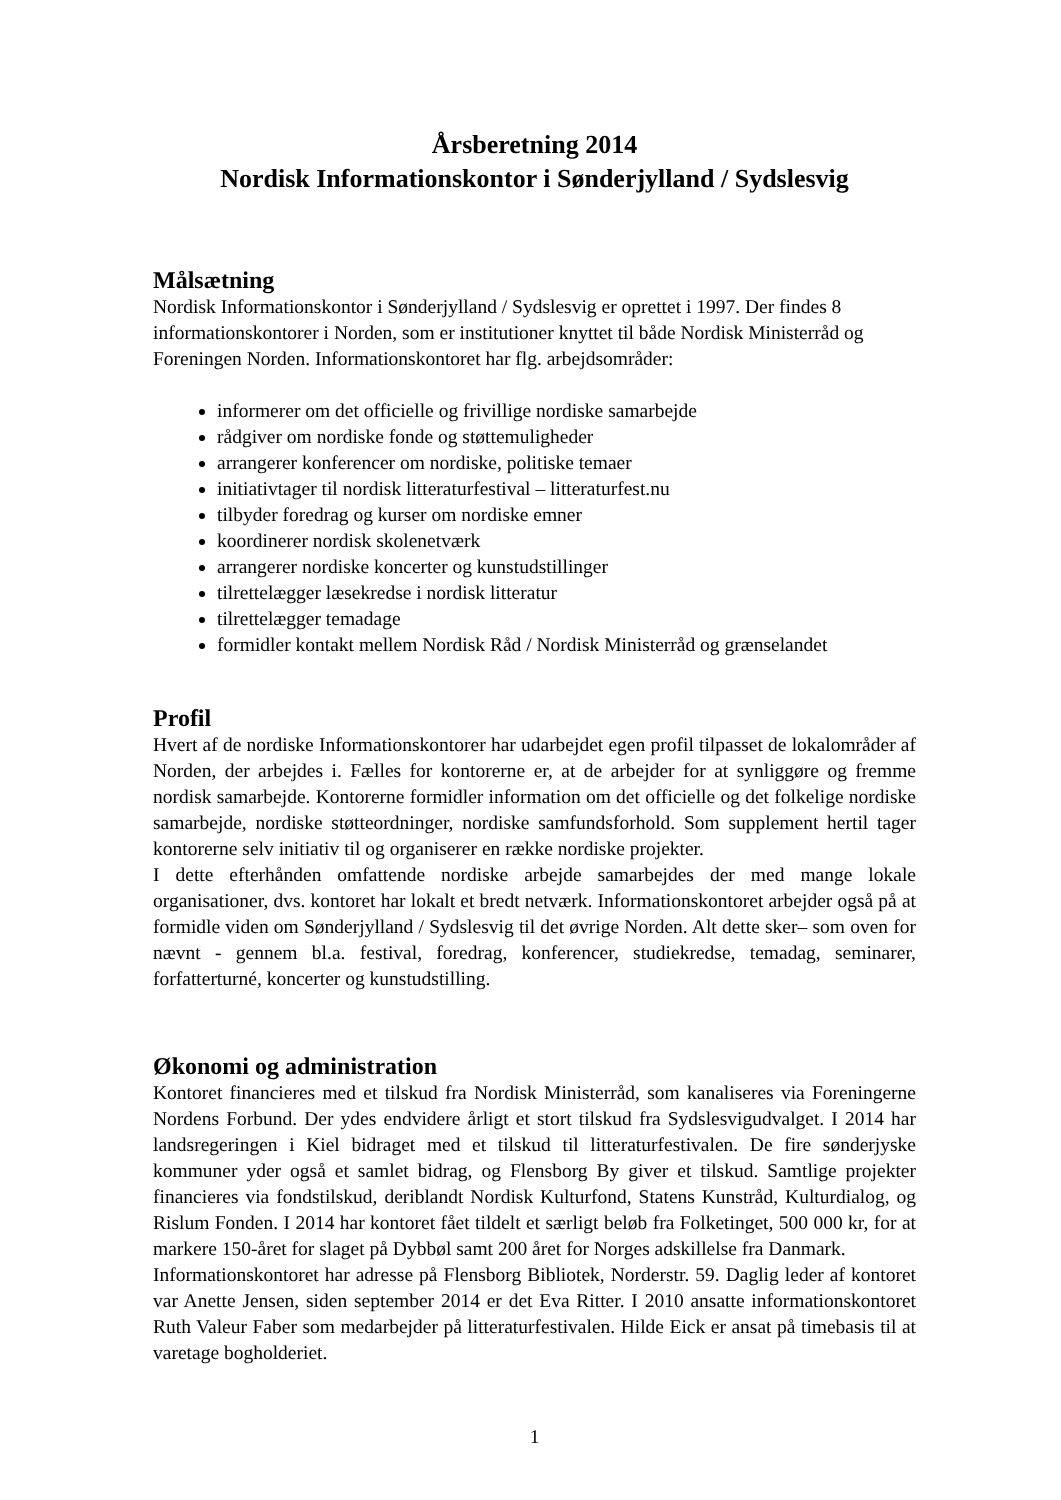Årsberetning 2014
Nordisk Informationskontor i Sønderjylland / Sydslesvig
Målsætning
Nordisk Informationskontor i Sønderjylland / Sydslesvig er oprettet i 1997. Der findes 8 informationskontorer i Norden, som er institutioner knyttet til både Nordisk Ministerråd og Foreningen Norden. Informationskontoret har flg. arbejdsområder:
informerer om det officielle og frivillige nordiske samarbejde
rådgiver om nordiske fonde og støttemuligheder
arrangerer konferencer om nordiske, politiske temaer
initiativtager til nordisk litteraturfestival – litteraturfest.nu
tilbyder foredrag og kurser om nordiske emner
koordinerer nordisk skolenetværk
arrangerer nordiske koncerter og kunstudstillinger
tilrettelægger læsekredse i nordisk litteratur
tilrettelægger temadage
formidler kontakt mellem Nordisk Råd / Nordisk Ministerråd og grænselandet
Profil
Hvert af de nordiske Informationskontorer har udarbejdet egen profil tilpasset de lokalområder af Norden, der arbejdes i. Fælles for kontorerne er, at de arbejder for at synliggøre og fremme nordisk samarbejde. Kontorerne formidler information om det officielle og det folkelige nordiske samarbejde, nordiske støtteordninger, nordiske samfundsforhold. Som supplement hertil tager kontorerne selv initiativ til og organiserer en række nordiske projekter.
I dette efterhånden omfattende nordiske arbejde samarbejdes der med mange lokale organisationer, dvs. kontoret har lokalt et bredt netværk. Informationskontoret arbejder også på at formidle viden om Sønderjylland / Sydslesvig til det øvrige Norden. Alt dette sker– som oven for nævnt - gennem bl.a. festival, foredrag, konferencer, studiekredse, temadag, seminarer, forfatterturné, koncerter og kunstudstilling.
Økonomi og administration
Kontoret financieres med et tilskud fra Nordisk Ministerråd, som kanaliseres via Foreningerne Nordens Forbund. Der ydes endvidere årligt et stort tilskud fra Sydslesvigudvalget. I 2014 har landsregeringen i Kiel bidraget med et tilskud til litteraturfestivalen. De fire sønderjyske kommuner yder også et samlet bidrag, og Flensborg By giver et tilskud. Samtlige projekter financieres via fondstilskud, deriblandt Nordisk Kulturfond, Statens Kunstråd, Kulturdialog, og Rislum Fonden. I 2014 har kontoret fået tildelt et særligt beløb fra Folketinget, 500 000 kr, for at markere 150-året for slaget på Dybbøl samt 200 året for Norges adskillelse fra Danmark.
Informationskontoret har adresse på Flensborg Bibliotek, Norderstr. 59. Daglig leder af kontoret var Anette Jensen, siden september 2014 er det Eva Ritter. I 2010 ansatte informationskontoret Ruth Valeur Faber som medarbejder på litteraturfestivalen. Hilde Eick er ansat på timebasis til at varetage bogholderiet.
1